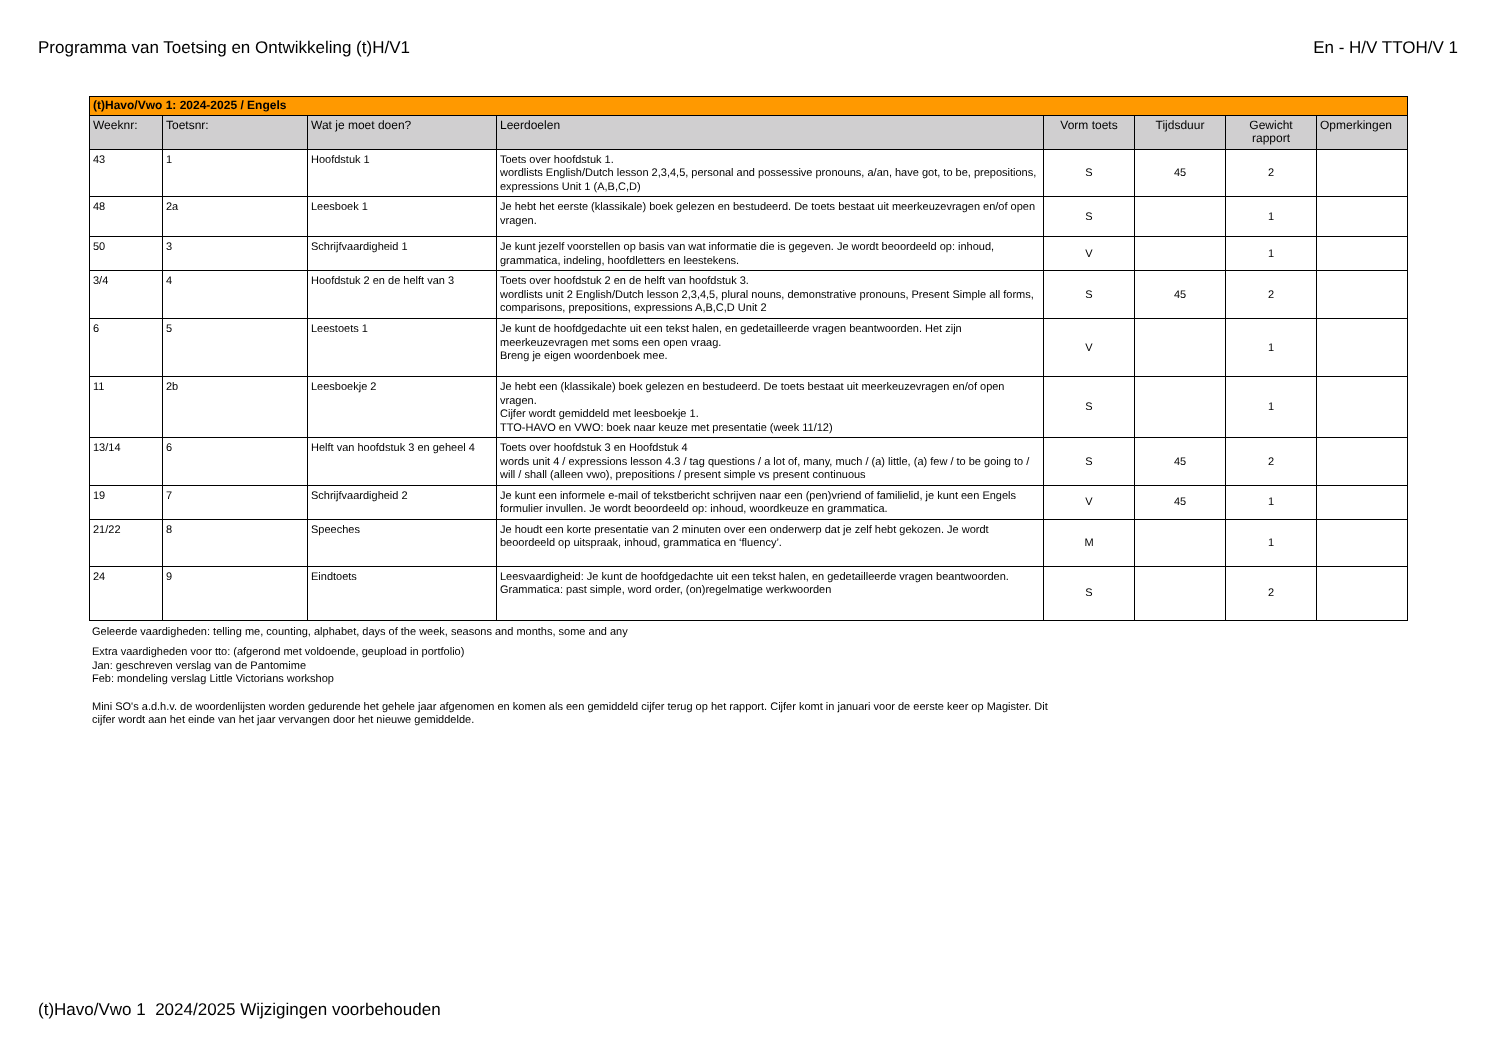Programma van Toetsing en Ontwikkeling (t)H/V1 En - H/V TTOH/V 1
| (t)Havo/Vwo 1: 2024-2025 / Engels | | | | | | | |
| --- | --- | --- | --- | --- | --- | --- | --- |
| Weeknr: | Toetsnr: | Wat je moet doen? | Leerdoelen | Vorm toets | Tijdsduur | Gewicht rapport | Opmerkingen |
| 43 | 1 | Hoofdstuk 1 | Toets over hoofdstuk 1. wordlists English/Dutch lesson 2,3,4,5, personal and possessive pronouns, a/an, have got, to be, prepositions, expressions Unit 1 (A,B,C,D) | S | 45 | 2 | |
| 48 | 2a | Leesboek 1 | Je hebt het eerste (klassikale) boek gelezen en bestudeerd. De toets bestaat uit meerkeuzevragen en/of open vragen. | S | | 1 | |
| 50 | 3 | Schrijfvaardigheid 1 | Je kunt jezelf voorstellen op basis van wat informatie die is gegeven. Je wordt beoordeeld op: inhoud, grammatica, indeling, hoofdletters en leestekens. | V | | 1 | |
| 3/4 | 4 | Hoofdstuk 2 en de helft van 3 | Toets over hoofdstuk 2 en de helft van hoofdstuk 3. wordlists unit 2 English/Dutch lesson 2,3,4,5, plural nouns, demonstrative pronouns, Present Simple all forms, comparisons, prepositions, expressions A,B,C,D Unit 2 | S | 45 | 2 | |
| 6 | 5 | Leestoets 1 | Je kunt de hoofdgedachte uit een tekst halen, en gedetailleerde vragen beantwoorden. Het zijn meerkeuzevragen met soms een open vraag. Breng je eigen woordenboek mee. | V | | 1 | |
| 11 | 2b | Leesboekje 2 | Je hebt een (klassikale) boek gelezen en bestudeerd. De toets bestaat uit meerkeuzevragen en/of open vragen. Cijfer wordt gemiddeld met leesboekje 1. TTO-HAVO en VWO: boek naar keuze met presentatie (week 11/12) | S | | 1 | |
| 13/14 | 6 | Helft van hoofdstuk 3 en geheel 4 | Toets over hoofdstuk 3 en Hoofdstuk 4 words unit 4 / expressions lesson 4.3 / tag questions / a lot of, many, much / (a) little, (a) few / to be going to / will / shall (alleen vwo), prepositions / present simple vs present continuous | S | 45 | 2 | |
| 19 | 7 | Schrijfvaardigheid 2 | Je kunt een informele e-mail of tekstbericht schrijven naar een (pen)vriend of familielid, je kunt een Engels formulier invullen. Je wordt beoordeeld op: inhoud, woordkeuze en grammatica. | V | 45 | 1 | |
| 21/22 | 8 | Speeches | Je houdt een korte presentatie van 2 minuten over een onderwerp dat je zelf hebt gekozen. Je wordt beoordeeld op uitspraak, inhoud, grammatica en ‘fluency’. | M | | 1 | |
| 24 | 9 | Eindtoets | Leesvaardigheid: Je kunt de hoofdgedachte uit een tekst halen, en gedetailleerde vragen beantwoorden. Grammatica: past simple, word order, (on)regelmatige werkwoorden | S | | 2 | |
Geleerde vaardigheden: telling me, counting, alphabet, days of the week, seasons and months, some and any
Extra vaardigheden voor tto: (afgerond met voldoende, geupload in portfolio)
Jan: geschreven verslag van de Pantomime
Feb: mondeling verslag Little Victorians workshop
Mini SO's a.d.h.v. de woordenlijsten worden gedurende het gehele jaar afgenomen en komen als een gemiddeld cijfer terug op het rapport. Cijfer komt in januari voor de eerste keer op Magister. Dit cijfer wordt aan het einde van het jaar vervangen door het nieuwe gemiddelde.
(t)Havo/Vwo 1 2024/2025 Wijzigingen voorbehouden